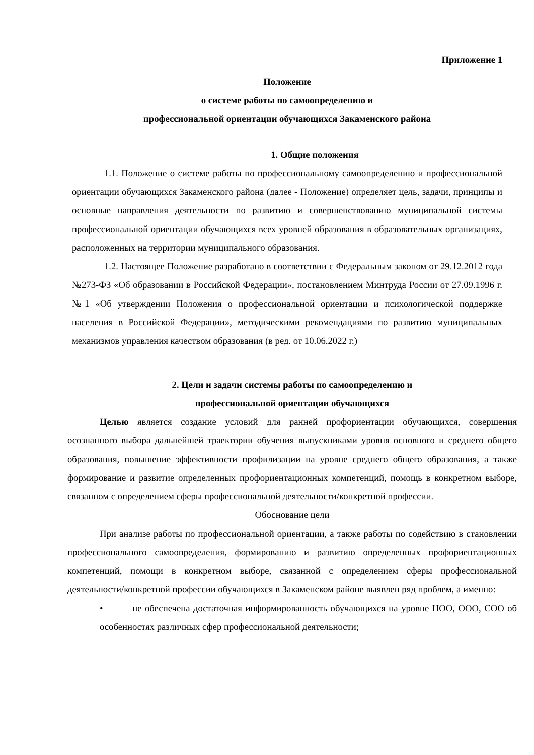Приложение 1
Положение
о системе работы по самоопределению и
профессиональной ориентации обучающихся Закаменского района
1. Общие положения
1.1. Положение о системе работы по профессиональному самоопределению и профессиональной ориентации обучающихся Закаменского района (далее - Положение) определяет цель, задачи, принципы и основные направления деятельности по развитию и совершенствованию муниципальной системы профессиональной ориентации обучающихся всех уровней образования в образовательных организациях, расположенных на территории муниципального образования.
1.2. Настоящее Положение разработано в соответствии с Федеральным законом от 29.12.2012 года №273-ФЗ «Об образовании в Российской Федерации», постановлением Минтруда России от 27.09.1996 г. №1 «Об утверждении Положения о профессиональной ориентации и психологической поддержке населения в Российской Федерации», методическими рекомендациями по развитию муниципальных механизмов управления качеством образования (в ред. от 10.06.2022 г.)
2. Цели и задачи системы работы по самоопределению и
профессиональной ориентации обучающихся
Целью является создание условий для ранней профориентации обучающихся, совершения осознанного выбора дальнейшей траектории обучения выпускниками уровня основного и среднего общего образования, повышение эффективности профилизации на уровне среднего общего образования, а также формирование и развитие определенных профориентационных компетенций, помощь в конкретном выборе, связанном с определением сферы профессиональной деятельности/конкретной профессии.
Обоснование цели
При анализе работы по профессиональной ориентации, а также работы по содействию в становлении профессионального самоопределения, формированию и развитию определенных профориентационных компетенций, помощи в конкретном выборе, связанной с определением сферы профессиональной деятельности/конкретной профессии обучающихся в Закаменском районе выявлен ряд проблем, а именно:
• не обеспечена достаточная информированность обучающихся на уровне НОО, ООО, СОО об особенностях различных сфер профессиональной деятельности;